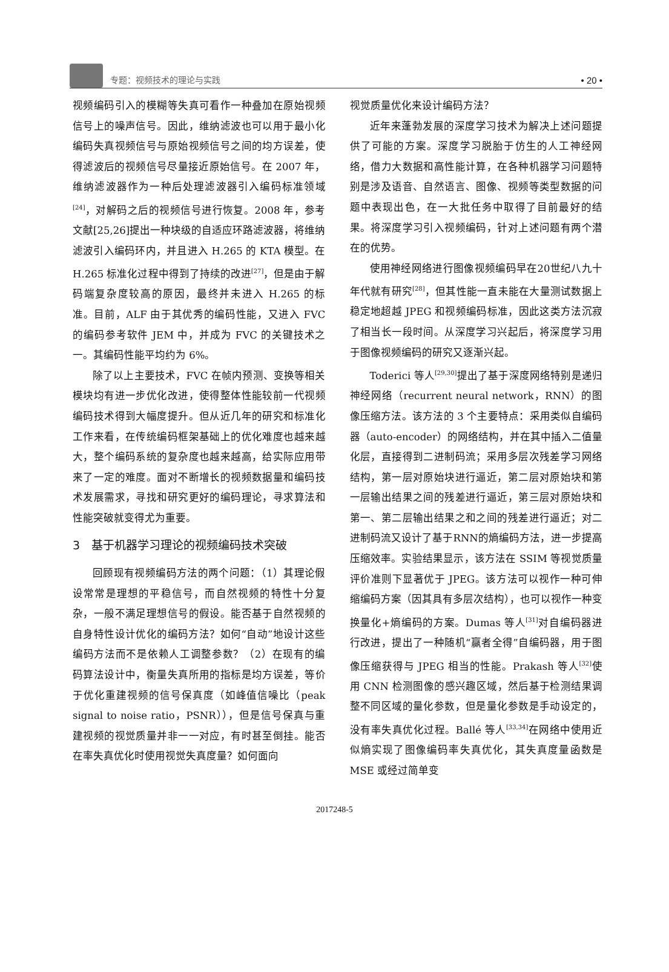专题：视频技术的理论与实践
• 20 •
视频编码引入的模糊等失真可看作一种叠加在原始视频信号上的噪声信号。因此，维纳滤波也可以用于最小化编码失真视频信号与原始视频信号之间的均方误差，使得滤波后的视频信号尽量接近原始信号。在 2007 年，维纳滤波器作为一种后处理滤波器引入编码标准领域<sup>[24]</sup>，对解码之后的视频信号进行恢复。2008 年，参考文献[25,26]提出一种块级的自适应环路滤波器，将维纳滤波引入编码环内，并且进入 H.265 的 KTA 模型。在 H.265 标准化过程中得到了持续的改进<sup>[27]</sup>，但是由于解码端复杂度较高的原因，最终并未进入 H.265 的标准。目前，ALF 由于其优秀的编码性能，又进入 FVC 的编码参考软件 JEM 中，并成为 FVC 的关键技术之一。其编码性能平均约为 6%。
除了以上主要技术，FVC 在帧内预测、变换等相关模块均有进一步优化改进，使得整体性能较前一代视频编码技术得到大幅度提升。但从近几年的研究和标准化工作来看，在传统编码框架基础上的优化难度也越来越大，整个编码系统的复杂度也越来越高，给实际应用带来了一定的难度。面对不断增长的视频数据量和编码技术发展需求，寻找和研究更好的编码理论，寻求算法和性能突破就变得尤为重要。
3　基于机器学习理论的视频编码技术突破
回顾现有视频编码方法的两个问题：（1）其理论假设常常是理想的平稳信号，而自然视频的特性十分复杂，一般不满足理想信号的假设。能否基于自然视频的自身特性设计优化的编码方法？如何“自动”地设计这些编码方法而不是依赖人工调整参数？（2）在现有的编码算法设计中，衡量失真所用的指标是均方误差，等价于优化重建视频的信号保真度（如峰值信噪比（peak signal to noise ratio，PSNR）），但是信号保真与重建视频的视觉质量并非一一对应，有时甚至倒挂。能否在率失真优化时使用视觉失真度量？如何面向
视觉质量优化来设计编码方法？
近年来蓬勃发展的深度学习技术为解决上述问题提供了可能的方案。深度学习脱胎于仿生的人工神经网络，借力大数据和高性能计算，在各种机器学习问题特别是涉及语音、自然语言、图像、视频等类型数据的问题中表现出色，在一大批任务中取得了目前最好的结果。将深度学习引入视频编码，针对上述问题有两个潜在的优势。
使用神经网络进行图像视频编码早在20世纪八九十年代就有研究<sup>[28]</sup>，但其性能一直未能在大量测试数据上稳定地超越 JPEG 和视频编码标准，因此这类方法沉寂了相当长一段时间。从深度学习兴起后，将深度学习用于图像视频编码的研究又逐渐兴起。
Toderici 等人<sup>[29,30]</sup>提出了基于深度网络特别是递归神经网络（recurrent neural network，RNN）的图像压缩方法。该方法的 3 个主要特点：采用类似自编码器（auto-encoder）的网络结构，并在其中插入二值量化层，直接得到二进制码流；采用多层次残差学习网络结构，第一层对原始块进行逼近，第二层对原始块和第一层输出结果之间的残差进行逼近，第三层对原始块和第一、第二层输出结果之和之间的残差进行逼近；对二进制码流又设计了基于RNN的熵编码方法，进一步提高压缩效率。实验结果显示，该方法在 SSIM 等视觉质量评价准则下显著优于 JPEG。该方法可以视作一种可伸缩编码方案（因其具有多层次结构），也可以视作一种变换量化+熵编码的方案。Dumas 等人<sup>[31]</sup>对自编码器进行改进，提出了一种随机“赢者全得”自编码器，用于图像压缩获得与 JPEG 相当的性能。Prakash 等人<sup>[32]</sup>使用 CNN 检测图像的感兴趣区域，然后基于检测结果调整不同区域的量化参数，但是量化参数是手动设定的，没有率失真优化过程。Ballé 等人<sup>[33,34]</sup>在网络中使用近似熵实现了图像编码率失真优化，其失真度量函数是 MSE 或经过简单变
2017248-5